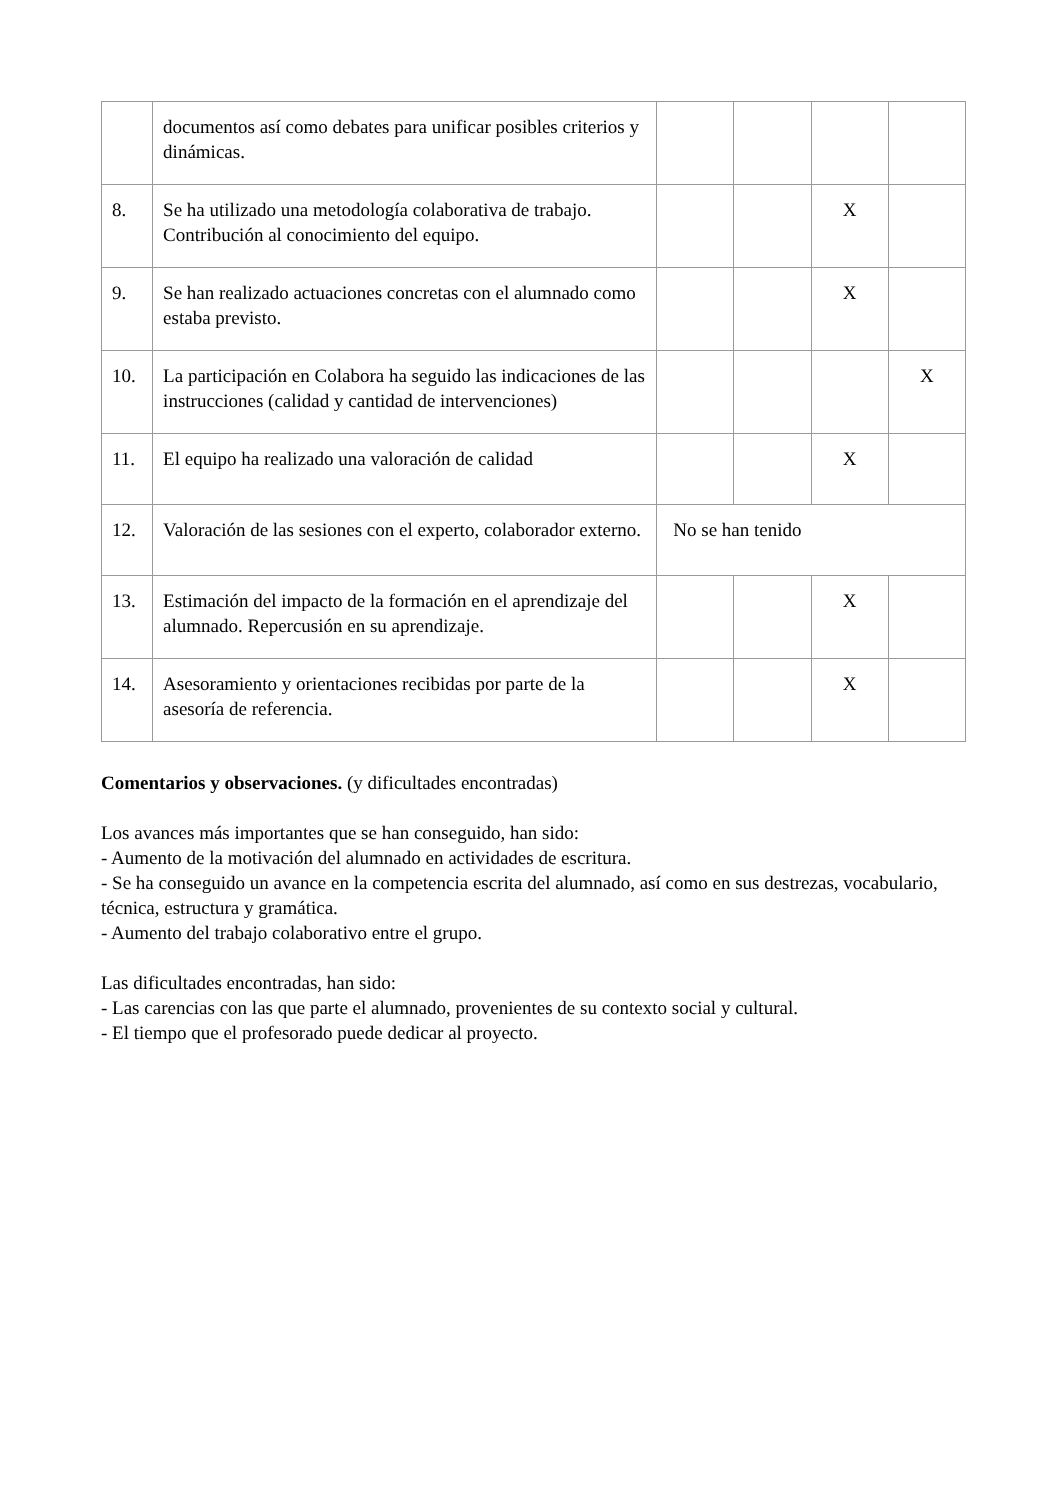| | documentos así como debates para unificar posibles criterios y dinámicas. | | | | |
| 8. | Se ha utilizado una metodología colaborativa de trabajo. Contribución al conocimiento del equipo. | | | X | |
| 9. | Se han realizado actuaciones concretas con el alumnado como estaba previsto. | | | X | |
| 10. | La participación en Colabora ha seguido las indicaciones de las instrucciones (calidad y cantidad de intervenciones) | | | | X |
| 11. | El equipo ha realizado una valoración de calidad | | | X | |
| 12. | Valoración de las sesiones con el experto, colaborador externo. | No se han tenido | | | |
| 13. | Estimación del impacto de la formación en el aprendizaje del alumnado. Repercusión en su aprendizaje. | | | X | |
| 14. | Asesoramiento y orientaciones recibidas por parte de la asesoría de referencia. | | | X | |
Comentarios y observaciones. (y dificultades encontradas)
Los avances más importantes que se han conseguido, han sido:
- Aumento de la motivación del alumnado en actividades de escritura.
- Se ha conseguido un avance en la competencia escrita del alumnado, así como en sus destrezas, vocabulario, técnica, estructura y gramática.
- Aumento del trabajo colaborativo entre el grupo.
Las dificultades encontradas, han sido:
- Las carencias con las que parte el alumnado, provenientes de su contexto social y cultural.
- El tiempo que el profesorado puede dedicar al proyecto.